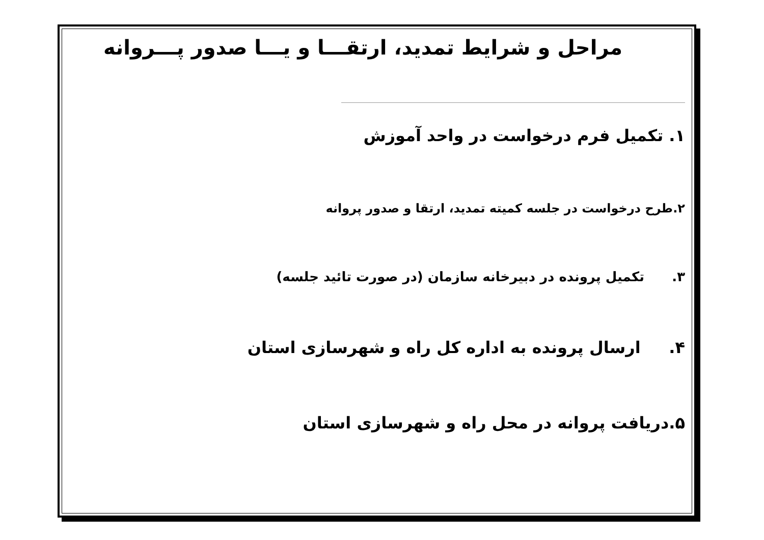مراحل و شرایط تمدید، ارتقـــا و یـــا صدور پـــروانه
۱. تکمیل فرم درخواست در واحد آموزش
۲.طرح درخواست در جلسه کمیته تمدید، ارتقا و صدور پروانه
۳. تکمیل پرونده در دبیرخانه سازمان (در صورت تائید جلسه)
۴. ارسال پرونده به اداره کل راه و شهرسازی استان
۵.دریافت پروانه در محل راه و شهرسازی استان